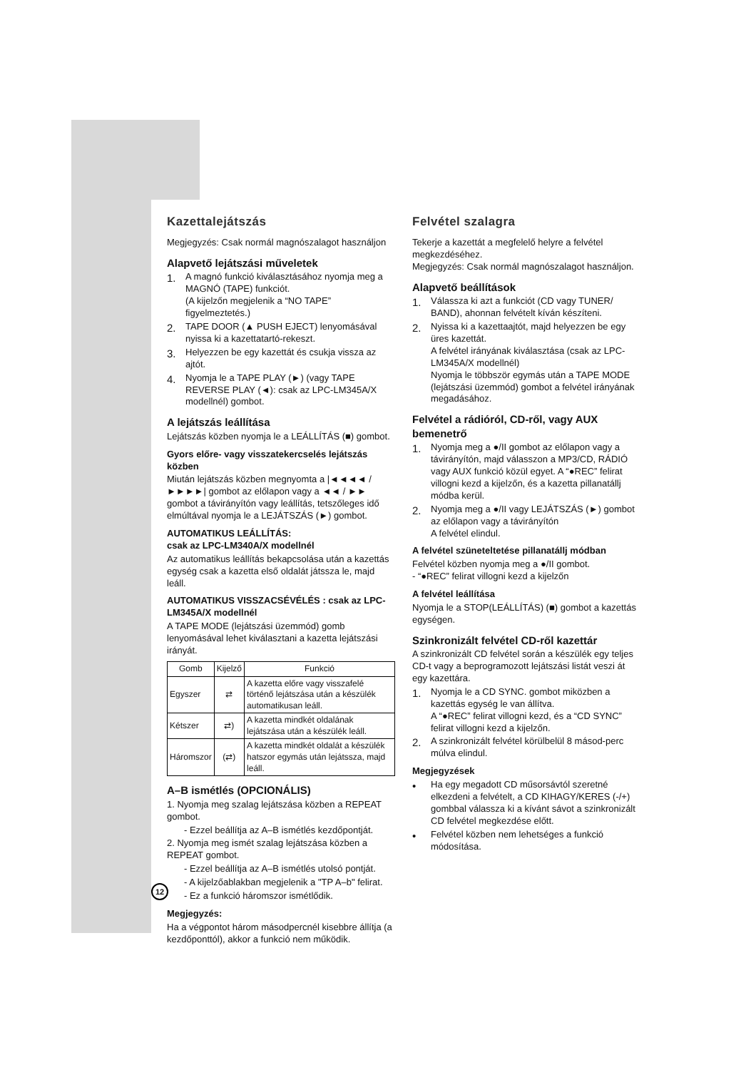Kazettalejátszás
Megjegyzés: Csak normál magnószalagot használjon
Alapvető lejátszási műveletek
1. A magnó funkció kiválasztásához nyomja meg a MAGNÓ (TAPE) funkciót.
(A kijelzőn megjelenik a “NO TAPE” figyelmeztetés.)
2. TAPE DOOR (▲ PUSH EJECT) lenyomásával nyissa ki a kazettatartó-rekeszt.
3. Helyezzen be egy kazettát és csukja vissza az ajtót.
4. Nyomja le a TAPE PLAY (►) (vagy TAPE REVERSE PLAY (◄): csak az LPC-LM345A/X modellnél) gombot.
A lejátszás leállítása
Lejátszás közben nyomja le a LEÁLLÍTÁS (■) gombot.
Gyors előre- vagy visszatekercselés lejátszás közben
Miután lejátszás közben megnyomta a |◄◄◄◄ / ►►►►| gombot az előlapon vagy a ◄◄ / ►► gombot a távirányítón vagy leállítás, tetszőleges idő elmúltával nyomja le a LEJÁTSZÁS (►) gombot.
AUTOMATIKUS LEÁLLÍTÁS:
csak az LPC-LM340A/X modellnél
Az automatikus leállítás bekapcsolása után a kazettás egység csak a kazetta első oldalát játssza le, majd leáll.
AUTOMATIKUS VISSZACSÉVÉLÉS : csak az LPC-LM345A/X modellnél
A TAPE MODE (lejátszási üzemmód) gomb lenyomásával lehet kiválasztani a kazetta lejátszási irányát.
| Gomb | Kijelző | Funkció |
| --- | --- | --- |
| Egyszer | ⇄ | A kazetta előre vagy visszafelé történő lejátszása után a készülék automatikusan leáll. |
| Kétszer | ⇄) | A kazetta mindkét oldalának lejátszása után a készülék leáll. |
| Háromszor | (⇄) | A kazetta mindkét oldalát a készülék hatszor egymás után lejátssza, majd leáll. |
A–B ismétlés (OPCIONÁLIS)
1. Nyomja meg szalag lejátszása közben a REPEAT gombot.
- Ezzel beállítja az A–B ismétlés kezdőpontját.
2. Nyomja meg ismét szalag lejátszása közben a REPEAT gombot.
- Ezzel beállítja az A–B ismétlés utolsó pontját.
- A kijelzőablakban megjelenik a "TP A–b" felirat.
- Ez a funkció háromszor ismétlődik.
Megjegyzés:
Ha a végpontot három másodpercnél kisebbre állítja (a kezdőponttól), akkor a funkció nem működik.
Felvétel szalagra
Tekerje a kazettát a megfelelő helyre a felvétel megkezdéséhez.
Megjegyzés: Csak normál magnószalagot használjon.
Alapvető beállítások
1. Válassza ki azt a funkciót (CD vagy TUNER/ BAND), ahonnan felvételt kíván készíteni.
2. Nyissa ki a kazettaajtót, majd helyezzen be egy üres kazettát.
A felvétel irányának kiválasztása (csak az LPC-LM345A/X modellnél)
Nyomja le többször egymás után a TAPE MODE (lejátszási üzemmód) gombot a felvétel irányának megadásához.
Felvétel a rádióról, CD-ről, vagy AUX bemenetrő
1. Nyomja meg a ●/II gombot az előlapon vagy a távirányítón, majd válasszon a MP3/CD, RÁDIÓ vagy AUX funkció közül egyet. A “●REC” felirat villogni kezd a kijelzőn, és a kazetta pillanatállj módba kerül.
2. Nyomja meg a ●/II vagy LEJÁTSZÁS (►) gombot az előlapon vagy a távirányítón
A felvétel elindul.
A felvétel szüneteltetése pillanatállj módban
Felvétel közben nyomja meg a ●/II gombot.
- “●REC” felirat villogni kezd a kijelzőn
A felvétel leállítása
Nyomja le a STOP(LEÁLLÍTÁS) (■) gombot a kazettás egységen.
Szinkronizált felvétel CD-ről kazettár
A szinkronizált CD felvétel során a készülék egy teljes CD-t vagy a beprogramozott lejátszási listát veszi át egy kazettára.
1. Nyomja le a CD SYNC. gombot miközben a kazettás egység le van állítva.
A “●REC” felirat villogni kezd, és a “CD SYNC” felirat villogni kezd a kijelzőn.
2. A szinkronizált felvétel körülbelül 8 másod-perc múlva elindul.
Megjegyzések
• Ha egy megadott CD műsorsávtól szeretné elkezdeni a felvételt, a CD KIHAGY/KERES (-/+) gombbal válassza ki a kívánt sávot a szinkronizált CD felvétel megkezdése előtt.
• Felvétel közben nem lehetséges a funkció módosítása.
12